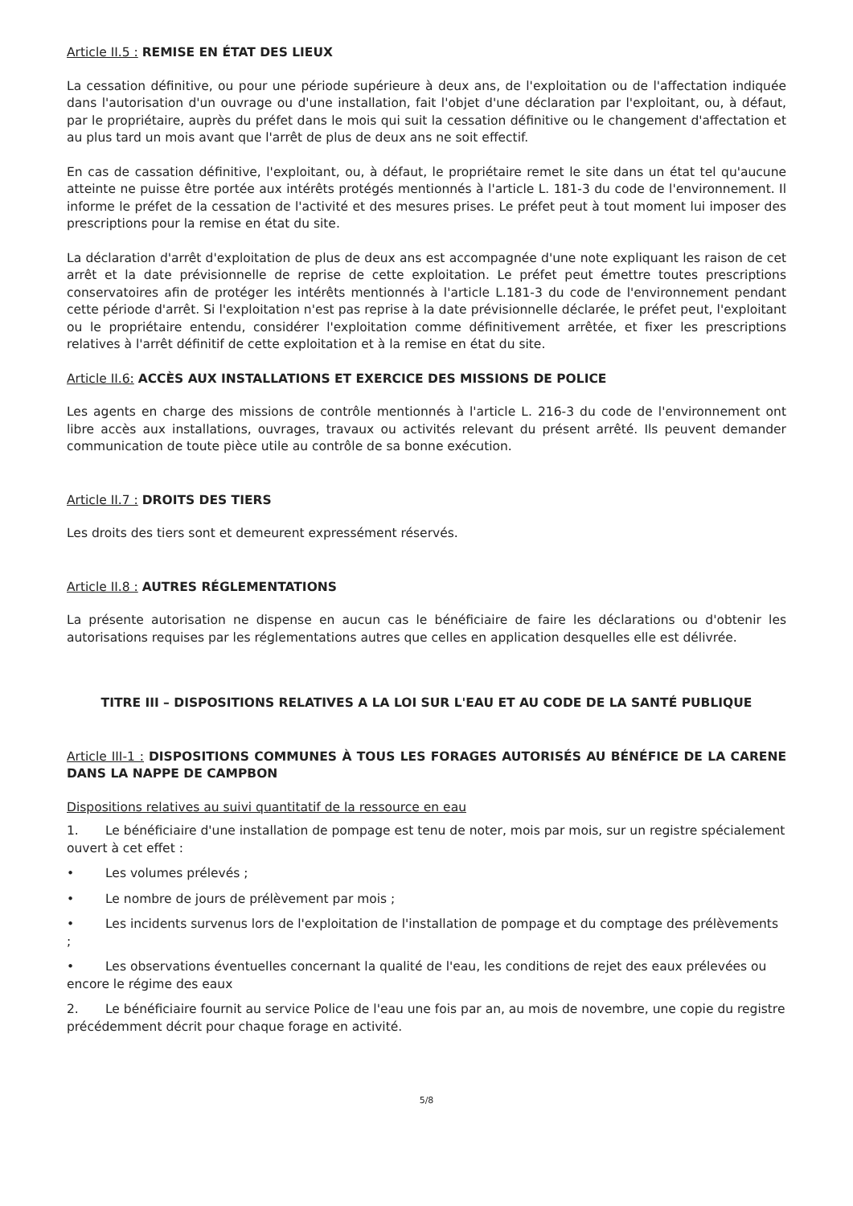Article II.5 : REMISE EN ÉTAT DES LIEUX
La cessation définitive, ou pour une période supérieure à deux ans, de l'exploitation ou de l'affectation indiquée dans l'autorisation d'un ouvrage ou d'une installation, fait l'objet d'une déclaration par l'exploitant, ou, à défaut, par le propriétaire, auprès du préfet dans le mois qui suit la cessation définitive ou le changement d'affectation et au plus tard un mois avant que l'arrêt de plus de deux ans ne soit effectif.
En cas de cassation définitive, l'exploitant, ou, à défaut, le propriétaire remet le site dans un état tel qu'aucune atteinte ne puisse être portée aux intérêts protégés mentionnés à l'article L. 181-3 du code de l'environnement. Il informe le préfet de la cessation de l'activité et des mesures prises. Le préfet peut à tout moment lui imposer des prescriptions pour la remise en état du site.
La déclaration d'arrêt d'exploitation de plus de deux ans est accompagnée d'une note expliquant les raison de cet arrêt et la date prévisionnelle de reprise de cette exploitation. Le préfet peut émettre toutes prescriptions conservatoires afin de protéger les intérêts mentionnés à l'article L.181-3 du code de l'environnement pendant cette période d'arrêt. Si l'exploitation n'est pas reprise à la date prévisionnelle déclarée, le préfet peut, l'exploitant ou le propriétaire entendu, considérer l'exploitation comme définitivement arrêtée, et fixer les prescriptions relatives à l'arrêt définitif de cette exploitation et à la remise en état du site.
Article II.6: ACCÈS AUX INSTALLATIONS ET EXERCICE DES MISSIONS DE POLICE
Les agents en charge des missions de contrôle mentionnés à l'article L. 216-3 du code de l'environnement ont libre accès aux installations, ouvrages, travaux ou activités relevant du présent arrêté. Ils peuvent demander communication de toute pièce utile au contrôle de sa bonne exécution.
Article II.7 : DROITS DES TIERS
Les droits des tiers sont et demeurent expressément réservés.
Article II.8 : AUTRES RÉGLEMENTATIONS
La présente autorisation ne dispense en aucun cas le bénéficiaire de faire les déclarations ou d'obtenir les autorisations requises par les réglementations autres que celles en application desquelles elle est délivrée.
TITRE III – DISPOSITIONS RELATIVES A LA LOI SUR L'EAU ET AU CODE DE LA SANTÉ PUBLIQUE
Article III-1 : DISPOSITIONS COMMUNES À TOUS LES FORAGES AUTORISÉS AU BÉNÉFICE DE LA CARENE DANS LA NAPPE DE CAMPBON
Dispositions relatives au suivi quantitatif de la ressource en eau
1. Le bénéficiaire d'une installation de pompage est tenu de noter, mois par mois, sur un registre spécialement ouvert à cet effet :
• Les volumes prélevés ;
• Le nombre de jours de prélèvement par mois ;
• Les incidents survenus lors de l'exploitation de l'installation de pompage et du comptage des prélèvements ;
• Les observations éventuelles concernant la qualité de l'eau, les conditions de rejet des eaux prélevées ou encore le régime des eaux
2. Le bénéficiaire fournit au service Police de l'eau une fois par an, au mois de novembre, une copie du registre précédemment décrit pour chaque forage en activité.
5/8